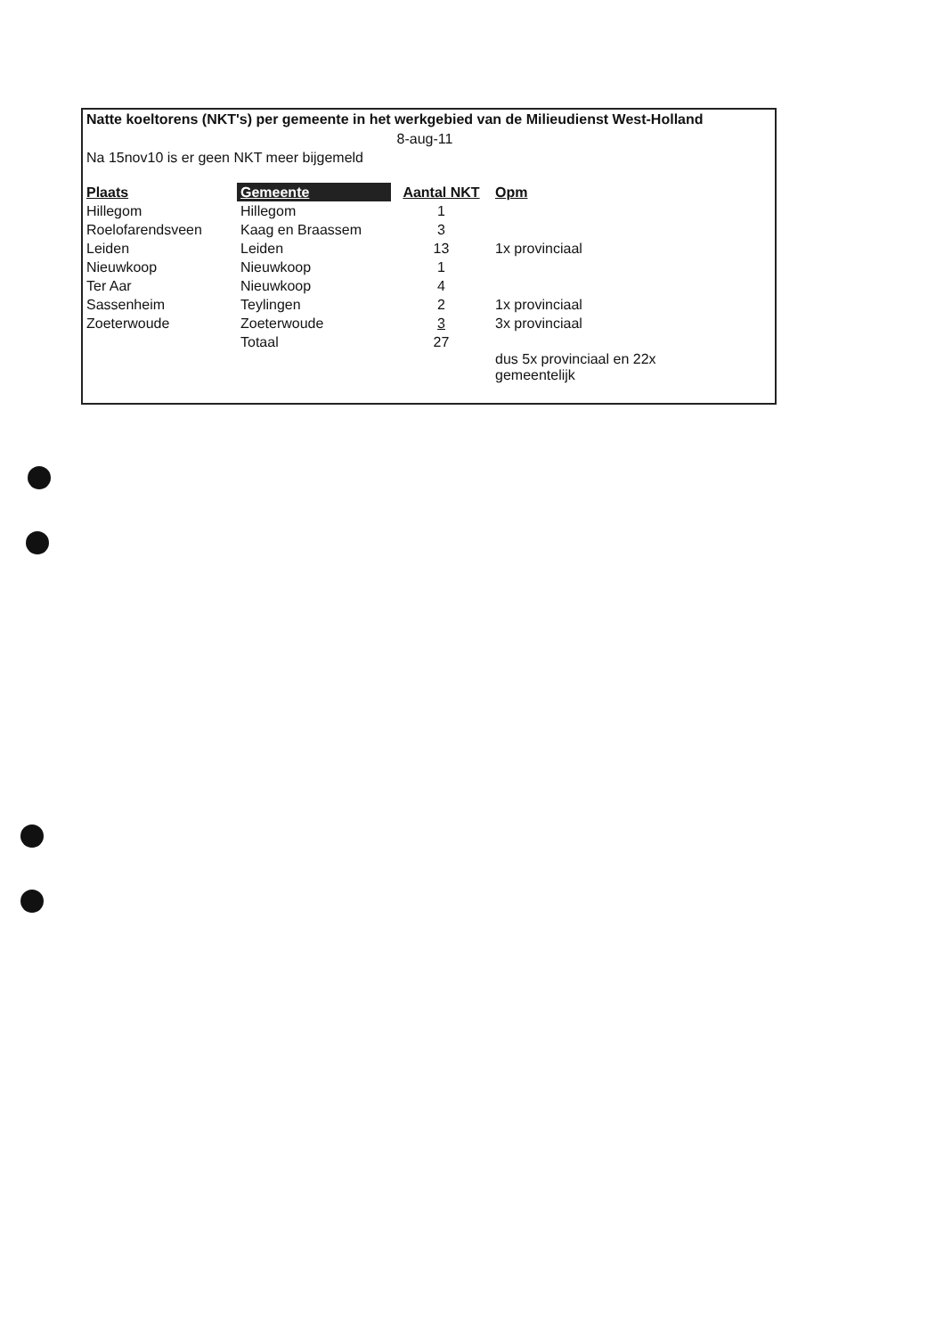Natte koeltorens (NKT's) per gemeente in het werkgebied van de Milieudienst West-Holland
| | 8-aug-11 | | |
| Na 15nov10 is er geen NKT meer bijgemeld | | | |
| Plaats | Gemeente | Aantal NKT | Opm |
| Hillegom | Hillegom | 1 | |
| Roelofarendsveen | Kaag en Braassem | 3 | |
| Leiden | Leiden | 13 | 1x provinciaal |
| Nieuwkoop | Nieuwkoop | 1 | |
| Ter Aar | Nieuwkoop | 4 | |
| Sassenheim | Teylingen | 2 | 1x provinciaal |
| Zoeterwoude | Zoeterwoude | 3 | 3x provinciaal |
| | Totaal | 27 | |
| | | | dus 5x provinciaal en 22x gemeentelijk |